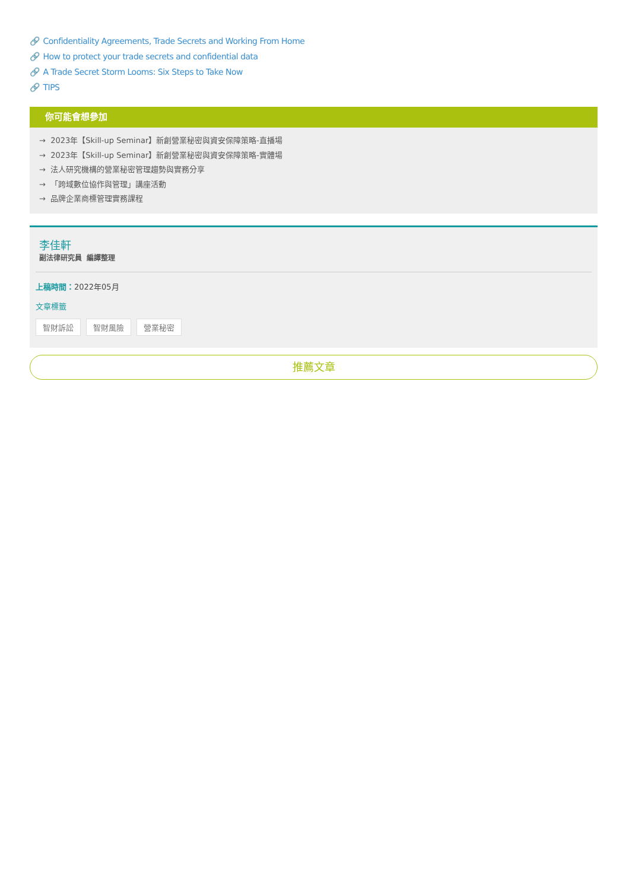🔗 Confidentiality Agreements, Trade Secrets and Working From Home
🔗 How to protect your trade secrets and confidential data
🔗 A Trade Secret Storm Looms: Six Steps to Take Now
🔗 TIPS
你可能會想參加
→ 2023年【Skill-up Seminar】新創營業秘密與資安保障策略-直播場
→ 2023年【Skill-up Seminar】新創營業秘密與資安保障策略-實體場
→ 法人研究機構的營業秘密管理趨勢與實務分享
→ 「跨域數位協作與管理」講座活動
→ 品牌企業商標管理實務課程
李佳軒
副法律研究員 編譯整理
上稿時間：2022年05月
文章標籤
智財訴訟 智財風險 營業秘密
推薦文章